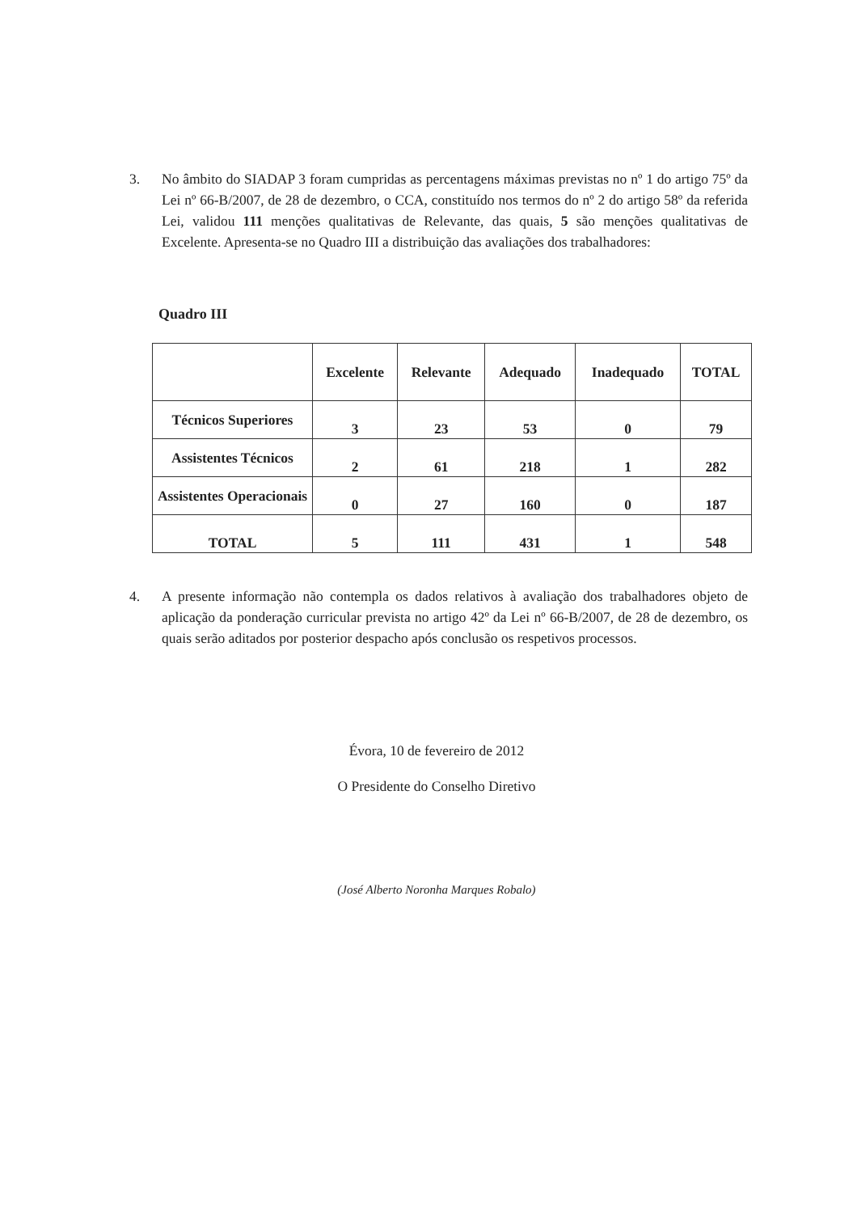3. No âmbito do SIADAP 3 foram cumpridas as percentagens máximas previstas no nº 1 do artigo 75º da Lei nº 66-B/2007, de 28 de dezembro, o CCA, constituído nos termos do nº 2 do artigo 58º da referida Lei, validou 111 menções qualitativas de Relevante, das quais, 5 são menções qualitativas de Excelente. Apresenta-se no Quadro III a distribuição das avaliações dos trabalhadores:
Quadro III
| | Excelente | Relevante | Adequado | Inadequado | TOTAL |
| --- | --- | --- | --- | --- | --- |
| Técnicos Superiores | 3 | 23 | 53 | 0 | 79 |
| Assistentes Técnicos | 2 | 61 | 218 | 1 | 282 |
| Assistentes Operacionais | 0 | 27 | 160 | 0 | 187 |
| TOTAL | 5 | 111 | 431 | 1 | 548 |
4. A presente informação não contempla os dados relativos à avaliação dos trabalhadores objeto de aplicação da ponderação curricular prevista no artigo 42º da Lei nº 66-B/2007, de 28 de dezembro, os quais serão aditados por posterior despacho após conclusão os respetivos processos.
Évora, 10 de fevereiro de 2012
O Presidente do Conselho Diretivo
(José Alberto Noronha Marques Robalo)